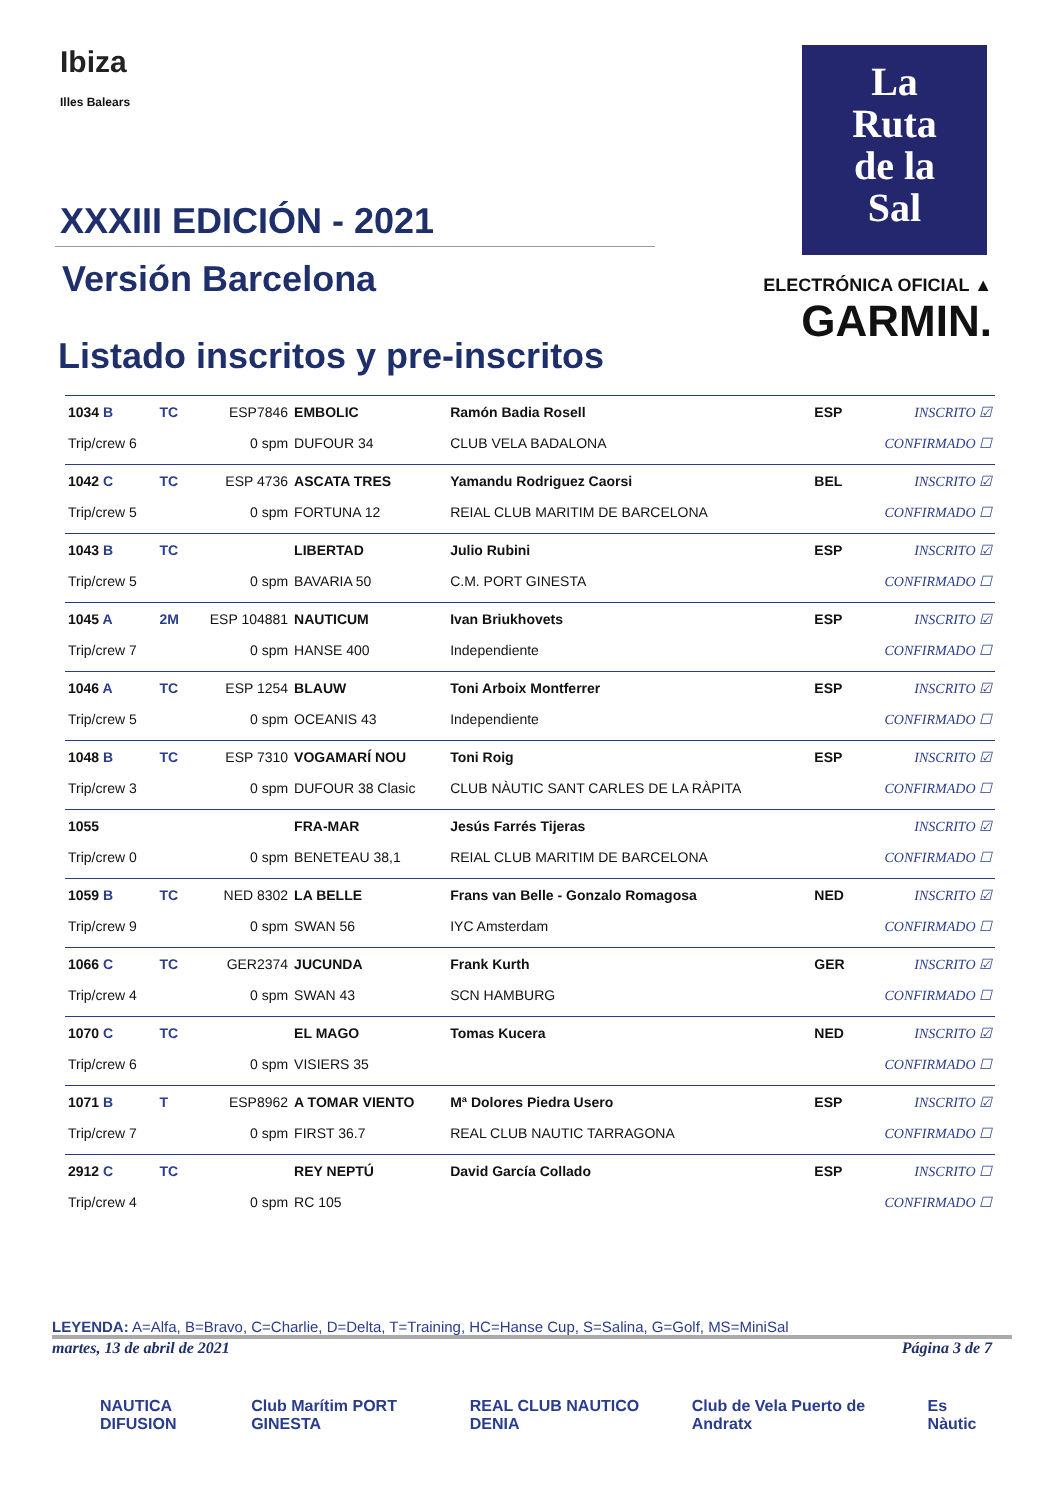Ibiza
Illes Balears
XXXIII EDICIÓN - 2021
Versión Barcelona
Listado inscritos y pre-inscritos
La
Ruta
de la
Sal
ELECTRÓNICA OFICIAL ▲
GARMIN.
| 1034 B | TC | ESP7846 | EMBOLIC | Ramón Badia Rosell | ESP | INSCRITO ☑ |
| Trip/crew 6 | | 0 spm | DUFOUR 34 | CLUB VELA BADALONA | | CONFIRMADO ☐ |
| 1042 C | TC | ESP 4736 | ASCATA TRES | Yamandu Rodriguez Caorsi | BEL | INSCRITO ☑ |
| Trip/crew 5 | | 0 spm | FORTUNA 12 | REIAL CLUB MARITIM DE BARCELONA | | CONFIRMADO ☐ |
| 1043 B | TC | | LIBERTAD | Julio Rubini | ESP | INSCRITO ☑ |
| Trip/crew 5 | | 0 spm | BAVARIA 50 | C.M. PORT GINESTA | | CONFIRMADO ☐ |
| 1045 A | 2M | ESP 104881 | NAUTICUM | Ivan Briukhovets | ESP | INSCRITO ☑ |
| Trip/crew 7 | | 0 spm | HANSE 400 | Independiente | | CONFIRMADO ☐ |
| 1046 A | TC | ESP 1254 | BLAUW | Toni Arboix Montferrer | ESP | INSCRITO ☑ |
| Trip/crew 5 | | 0 spm | OCEANIS 43 | Independiente | | CONFIRMADO ☐ |
| 1048 B | TC | ESP 7310 | VOGAMARÍ NOU | Toni Roig | ESP | INSCRITO ☑ |
| Trip/crew 3 | | 0 spm | DUFOUR 38 Clasic | CLUB NÀUTIC SANT CARLES DE LA RÀPITA | | CONFIRMADO ☐ |
| 1055 | | | FRA-MAR | Jesús Farrés Tijeras | | INSCRITO ☑ |
| Trip/crew 0 | | 0 spm | BENETEAU 38,1 | REIAL CLUB MARITIM DE BARCELONA | | CONFIRMADO ☐ |
| 1059 B | TC | NED 8302 | LA BELLE | Frans van Belle - Gonzalo Romagosa | NED | INSCRITO ☑ |
| Trip/crew 9 | | 0 spm | SWAN 56 | IYC Amsterdam | | CONFIRMADO ☐ |
| 1066 C | TC | GER2374 | JUCUNDA | Frank Kurth | GER | INSCRITO ☑ |
| Trip/crew 4 | | 0 spm | SWAN 43 | SCN HAMBURG | | CONFIRMADO ☐ |
| 1070 C | TC | | EL MAGO | Tomas Kucera | NED | INSCRITO ☑ |
| Trip/crew 6 | | 0 spm | VISIERS 35 | | | CONFIRMADO ☐ |
| 1071 B | T | ESP8962 | A TOMAR VIENTO | Mª Dolores Piedra Usero | ESP | INSCRITO ☑ |
| Trip/crew 7 | | 0 spm | FIRST 36.7 | REAL CLUB NAUTIC TARRAGONA | | CONFIRMADO ☐ |
| 2912 C | TC | | REY NEPTÚ | David García Collado | ESP | INSCRITO ☐ |
| Trip/crew 4 | | 0 spm | RC 105 | | | CONFIRMADO ☐ |
LEYENDA: A=Alfa, B=Bravo, C=Charlie, D=Delta, T=Training, HC=Hanse Cup, S=Salina, G=Golf, MS=MiniSal
martes, 13 de abril de 2021 Página 3 de 7
NAUTICA DIFUSION Club Marítim PORT GINESTA REAL CLUB NAUTICO DENIA Club de Vela Puerto de Andratx Es Nàutic